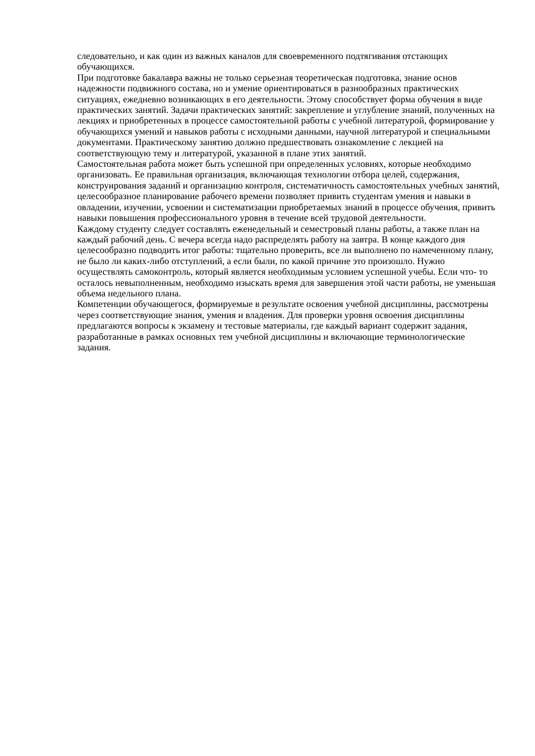следовательно, и как один из важных каналов для своевременного подтягивания отстающих обучающихся.
При подготовке бакалавра важны не только серьезная теоретическая подготовка, знание основ надежности подвижного состава, но и умение ориентироваться в разнообразных практических ситуациях, ежедневно возникающих в его деятельности. Этому способствует форма обучения в виде практических занятий. Задачи практических занятий: закрепление и углубление знаний, полученных на лекциях и приобретенных в процессе самостоятельной работы с учебной литературой, формирование у обучающихся умений и навыков работы с исходными данными, научной литературой и специальными документами. Практическому занятию должно предшествовать ознакомление с лекцией на соответствующую тему и литературой, указанной в плане этих занятий.
Самостоятельная работа может быть успешной при определенных условиях, которые необходимо организовать. Ее правильная организация, включающая технологии отбора целей, содержания, конструирования заданий и организацию контроля, систематичность самостоятельных учебных занятий, целесообразное планирование рабочего времени позволяет привить студентам умения и навыки в овладении, изучении, усвоении и систематизации приобретаемых знаний в процессе обучения, привить навыки повышения профессионального уровня в течение всей трудовой деятельности.
Каждому студенту следует составлять еженедельный и семестровый планы работы, а также план на каждый рабочий день. С вечера всегда надо распределять работу на завтра. В конце каждого дня целесообразно подводить итог работы: тщательно проверить, все ли выполнено по намеченному плану, не было ли каких-либо отступлений, а если были, по какой причине это произошло. Нужно осуществлять самоконтроль, который является необходимым условием успешной учебы. Если что- то осталось невыполненным, необходимо изыскать время для завершения этой части работы, не уменьшая объема недельного плана.
Компетенции обучающегося, формируемые в результате освоения учебной дисциплины, рассмотрены через соответствующие знания, умения и владения. Для проверки уровня освоения дисциплины предлагаются вопросы к экзамену и тестовые материалы, где каждый вариант содержит задания, разработанные в рамках основных тем учебной дисциплины и включающие терминологические задания.